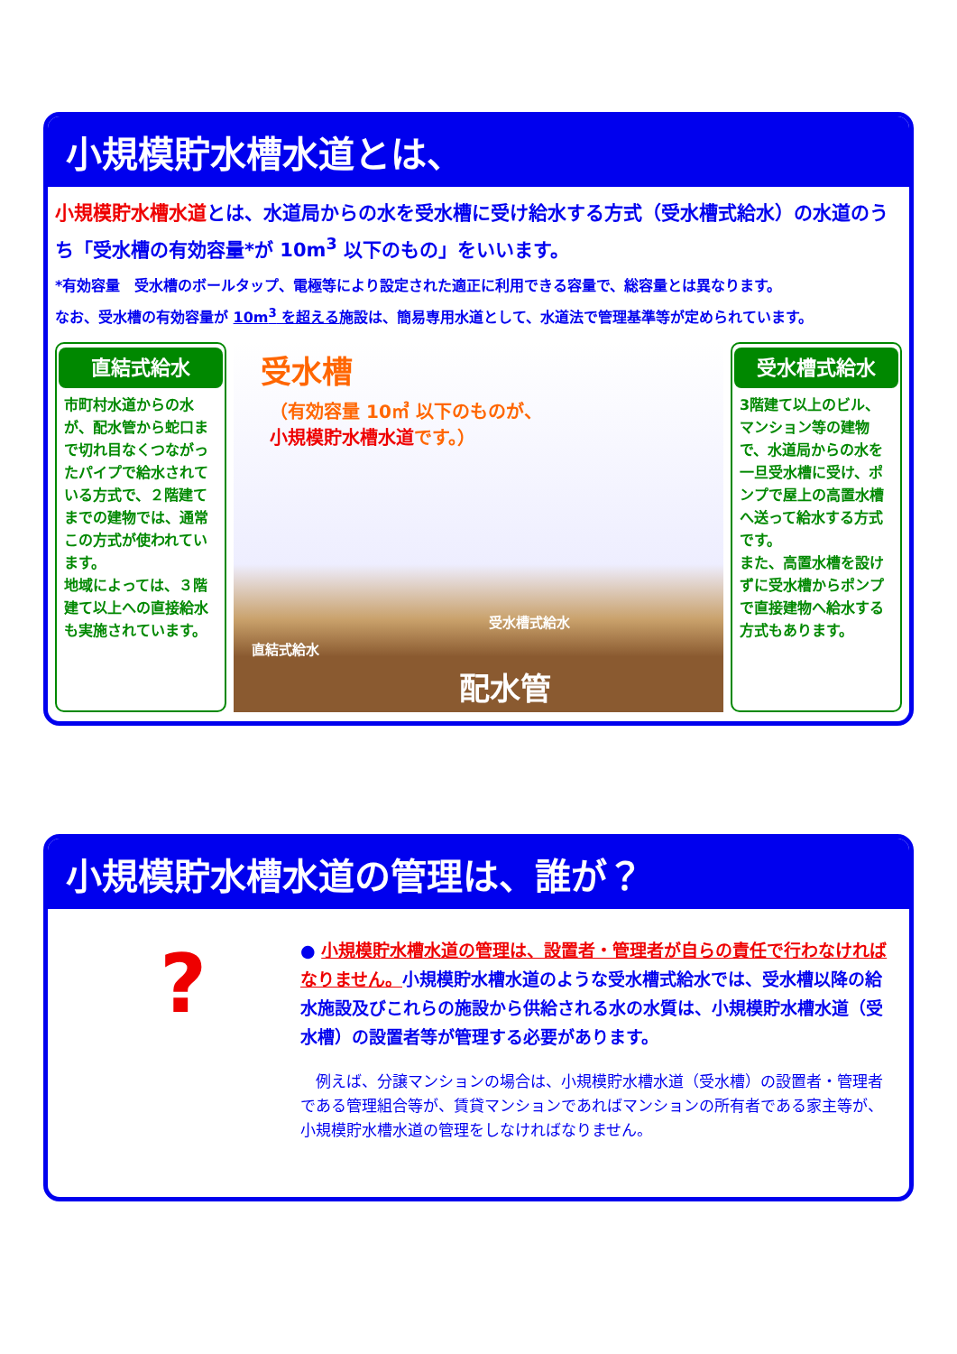小規模貯水槽水道とは、
小規模貯水槽水道とは、水道局からの水を受水槽に受け給水する方式（受水槽式給水）の水道のうち「受水槽の有効容量*が 10m<sup>3</sup> 以下のもの」をいいます。
*有効容量　受水槽のボールタップ、電極等により設定された適正に利用できる容量で、総容量とは異なります。
なお、受水槽の有効容量が 10m<sup>3</sup> を超える施設は、簡易専用水道として、水道法で管理基準等が定められています。
直結式給水
市町村水道からの水が、配水管から蛇口まで切れ目なくつながったパイプで給水されている方式で、２階建てまでの建物では、通常この方式が使われています。
地域によっては、３階建て以上への直接給水も実施されています。
受水槽
（有効容量 10㎥ 以下のものが、
小規模貯水槽水道です。）
直結式給水
受水槽式給水
配水管
受水槽式給水
3階建て以上のビル、マンション等の建物で、水道局からの水を一旦受水槽に受け、ポンプで屋上の高置水槽へ送って給水する方式です。
また、高置水槽を設けずに受水槽からポンプで直接建物へ給水する方式もあります。
小規模貯水槽水道の管理は、誰が？
?
● 小規模貯水槽水道の管理は、設置者・管理者が自らの責任で行わなければなりません。小規模貯水槽水道のような受水槽式給水では、受水槽以降の給水施設及びこれらの施設から供給される水の水質は、小規模貯水槽水道（受水槽）の設置者等が管理する必要があります。
　例えば、分譲マンションの場合は、小規模貯水槽水道（受水槽）の設置者・管理者である管理組合等が、賃貸マンションであればマンションの所有者である家主等が、小規模貯水槽水道の管理をしなければなりません。